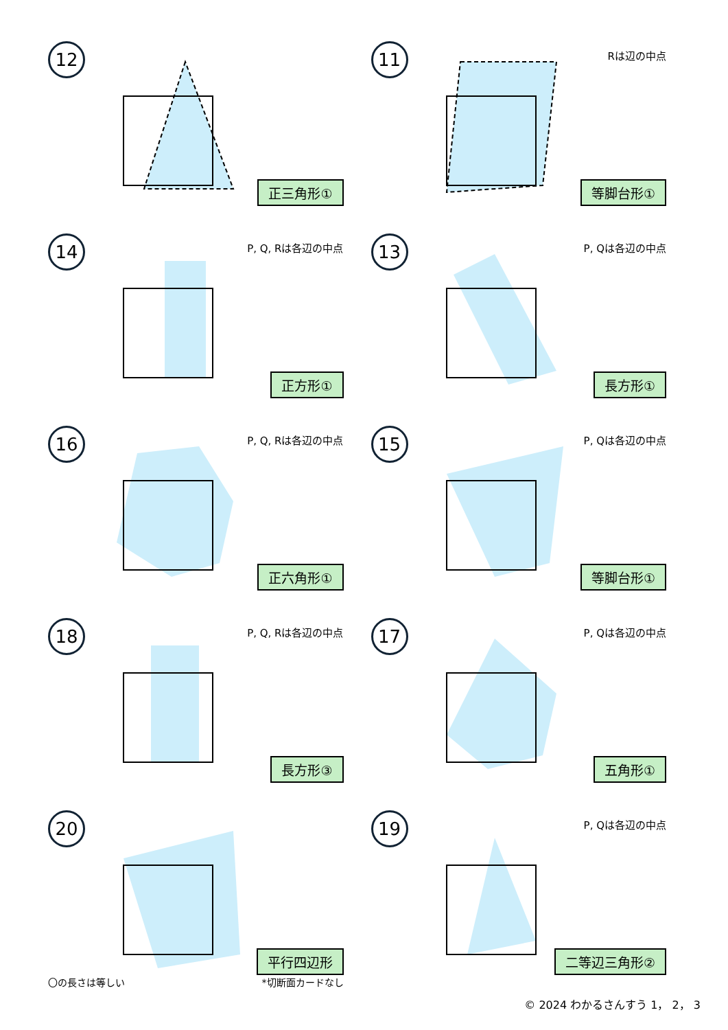12
正三角形①
11
Rは辺の中点
等脚台形①
14
P, Q, Rは各辺の中点
正方形①
13
P, Qは各辺の中点
長方形①
16
P, Q, Rは各辺の中点
正六角形①
15
P, Qは各辺の中点
等脚台形①
18
P, Q, Rは各辺の中点
長方形③
17
P, Qは各辺の中点
五角形①
20
平行四辺形
〇の長さは等しい *切断面カードなし
19
P, Qは各辺の中点
二等辺三角形②
© 2024 わかるさんすう 1， 2， 3